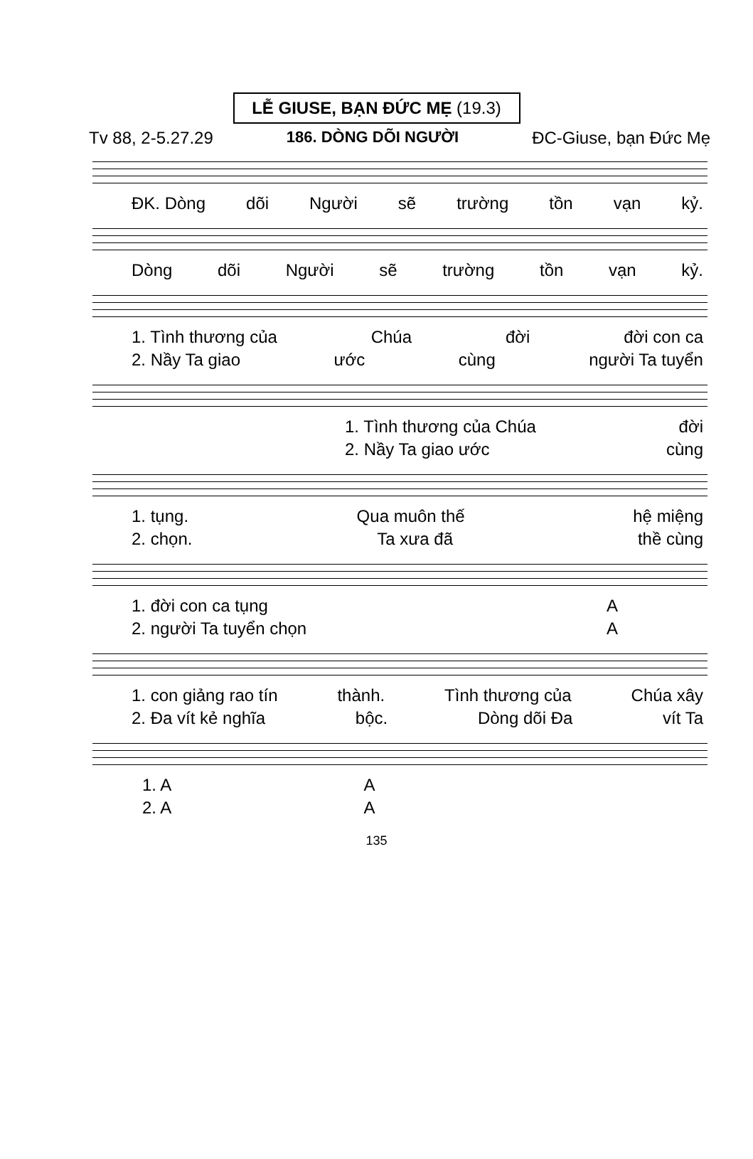LỄ GIUSE, BẠN ĐỨC MẸ (19.3)
Tv 88, 2-5.27.29 186. DÒNG DÕI NGƯỜI ĐC-Giuse, bạn Đức Mẹ
ĐK. Dòng dõi Người sẽ trường tồn vạn kỷ.
Dòng dõi Người sẽ trường tồn vạn kỷ.
1. Tình thương của Chúa đời đời con ca
2. Nầy Ta giao ước cùng người Ta tuyển
1. Tình thương của Chúa đời
2. Nầy Ta giao ước cùng
1. tụng. Qua muôn thế hệ miệng
2. chọn. Ta xưa đã thề cùng
1. đời con ca tụng A
2. người Ta tuyển chọn A
1. con giảng rao tín thành. Tình thương của Chúa xây
2. Đa vít kẻ nghĩa bộc. Dòng dõi Đa vít Ta
1. A A
2. A A
135